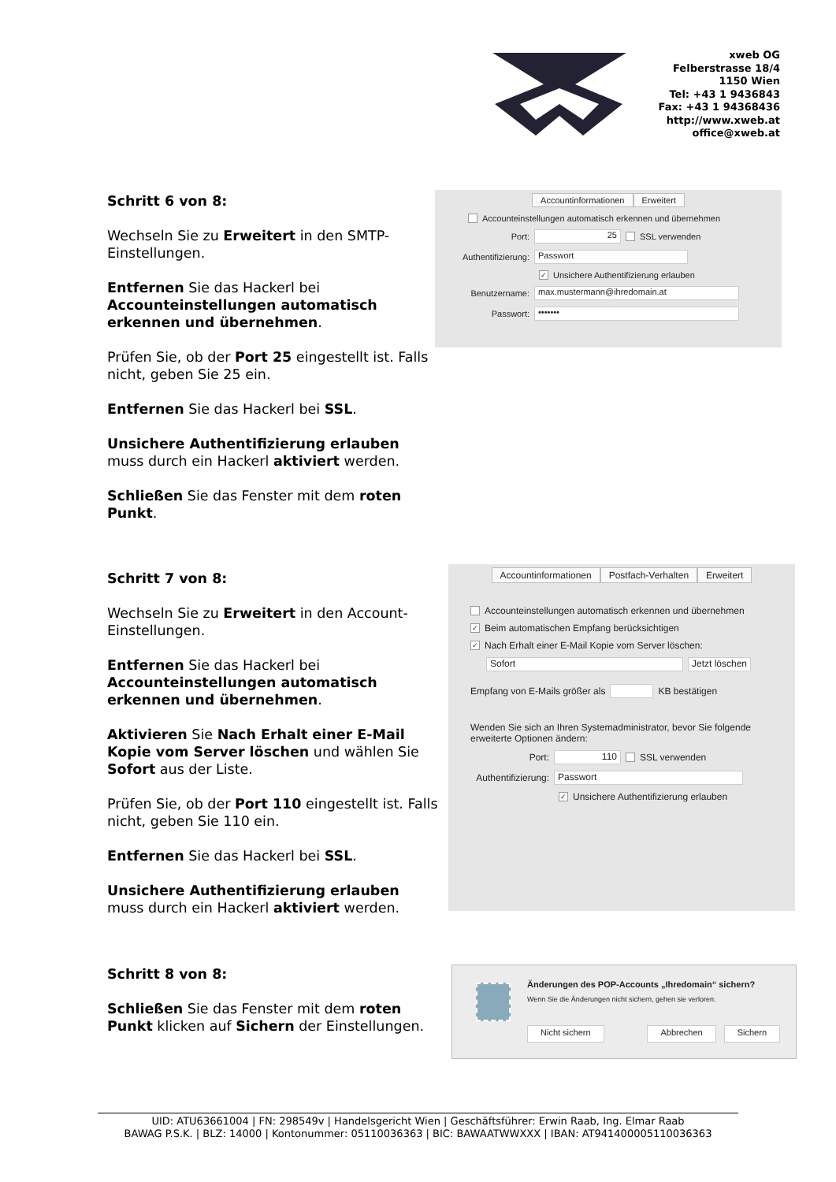xweb OG
Felberstrasse 18/4
1150 Wien
Tel: +43 1 9436843
Fax: +43 1 94368436
http://www.xweb.at
office@xweb.at
Schritt 6 von 8:
Wechseln Sie zu Erweitert in den SMTP-Einstellungen.
Entfernen Sie das Hackerl bei Accounteinstellungen automatisch erkennen und übernehmen.
Prüfen Sie, ob der Port 25 eingestellt ist. Falls nicht, geben Sie 25 ein.
Entfernen Sie das Hackerl bei SSL.
Unsichere Authentifizierung erlauben muss durch ein Hackerl aktiviert werden.
Schließen Sie das Fenster mit dem roten Punkt.
Accountinformationen Erweitert
Accounteinstellungen automatisch erkennen und übernehmen
Port: 25 SSL verwenden
Authentifizierung: Passwort
✓ Unsichere Authentifizierung erlauben
Benutzername: max.mustermann@ihredomain.at
Passwort: •••••••
Schritt 7 von 8:
Wechseln Sie zu Erweitert in den Account-Einstellungen.
Entfernen Sie das Hackerl bei Accounteinstellungen automatisch erkennen und übernehmen.
Aktivieren Sie Nach Erhalt einer E-Mail Kopie vom Server löschen und wählen Sie Sofort aus der Liste.
Prüfen Sie, ob der Port 110 eingestellt ist. Falls nicht, geben Sie 110 ein.
Entfernen Sie das Hackerl bei SSL.
Unsichere Authentifizierung erlauben muss durch ein Hackerl aktiviert werden.
Accountinformationen Postfach-Verhalten Erweitert
Accounteinstellungen automatisch erkennen und übernehmen
✓ Beim automatischen Empfang berücksichtigen
✓ Nach Erhalt einer E-Mail Kopie vom Server löschen:
Sofort Jetzt löschen
Empfang von E-Mails größer als KB bestätigen
Wenden Sie sich an Ihren Systemadministrator, bevor Sie folgende erweiterte Optionen ändern:
Port: 110 SSL verwenden
Authentifizierung: Passwort
✓ Unsichere Authentifizierung erlauben
Schritt 8 von 8:
Schließen Sie das Fenster mit dem roten Punkt klicken auf Sichern der Einstellungen.
Änderungen des POP-Accounts „Ihredomain“ sichern?
Wenn Sie die Änderungen nicht sichern, gehen sie verloren.
Nicht sichern Abbrechen Sichern
UID: ATU63661004 | FN: 298549v | Handelsgericht Wien | Geschäftsführer: Erwin Raab, Ing. Elmar Raab
BAWAG P.S.K. | BLZ: 14000 | Kontonummer: 05110036363 | BIC: BAWAATWWXXX | IBAN: AT941400005110036363